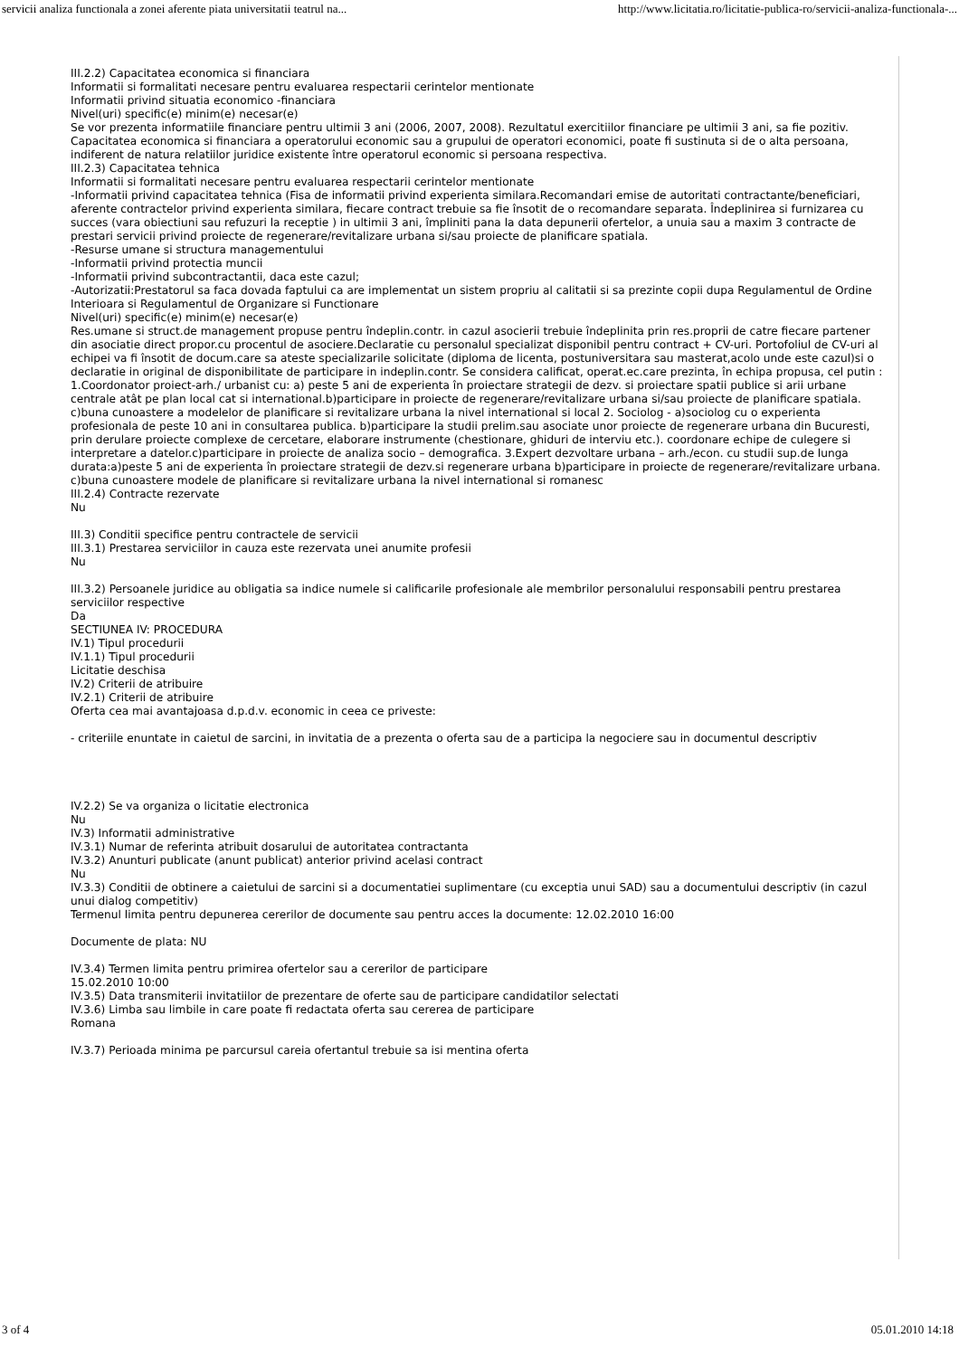servicii analiza functionala a zonei aferente piata universitatii teatrul na... http://www.licitatia.ro/licitatie-publica-ro/servicii-analiza-functionala-...
III.2.2) Capacitatea economica si financiara
Informatii si formalitati necesare pentru evaluarea respectarii cerintelor mentionate
Informatii privind situatia economico -financiara
Nivel(uri) specific(e) minim(e) necesar(e)
Se vor prezenta informatiile financiare pentru ultimii 3 ani (2006, 2007, 2008). Rezultatul exercitiilor financiare pe ultimii 3 ani, sa fie pozitiv. Capacitatea economica si financiara a operatorului economic sau a grupului de operatori economici, poate fi sustinuta si de o alta persoana, indiferent de natura relatiilor juridice existente între operatorul economic si persoana respectiva.
III.2.3) Capacitatea tehnica
Informatii si formalitati necesare pentru evaluarea respectarii cerintelor mentionate
-Informatii privind capacitatea tehnica (Fisa de informatii privind experienta similara.Recomandari emise de autoritati contractante/beneficiari, aferente contractelor privind experienta similara, fiecare contract trebuie sa fie însotit de o recomandare separata. Îndeplinirea si furnizarea cu succes (vara obiectiuni sau refuzuri la receptie ) in ultimii 3 ani, împliniti pana la data depunerii ofertelor, a unuia sau a maxim 3 contracte de prestari servicii privind proiecte de regenerare/revitalizare urbana si/sau proiecte de planificare spatiala.
-Resurse umane si structura managementului
-Informatii privind protectia muncii
-Informatii privind subcontractantii, daca este cazul;
-Autorizatii:Prestatorul sa faca dovada faptului ca are implementat un sistem propriu al calitatii si sa prezinte copii dupa Regulamentul de Ordine Interioara si Regulamentul de Organizare si Functionare
Nivel(uri) specific(e) minim(e) necesar(e)
Res.umane si struct.de management propuse pentru îndeplin.contr. in cazul asocierii trebuie îndeplinita prin res.proprii de catre fiecare partener din asociatie direct propor.cu procentul de asociere.Declaratie cu personalul specializat disponibil pentru contract + CV-uri. Portofoliul de CV-uri al echipei va fi însotit de docum.care sa ateste specializarile solicitate (diploma de licenta, postuniversitara sau masterat,acolo unde este cazul)si o declaratie in original de disponibilitate de participare in indeplin.contr. Se considera calificat, operat.ec.care prezinta, în echipa propusa, cel putin : 1.Coordonator proiect-arh./ urbanist cu: a) peste 5 ani de experienta în proiectare strategii de dezv. si proiectare spatii publice si arii urbane centrale atât pe plan local cat si international.b)participare in proiecte de regenerare/revitalizare urbana si/sau proiecte de planificare spatiala. c)buna cunoastere a modelelor de planificare si revitalizare urbana la nivel international si local 2. Sociolog - a)sociolog cu o experienta profesionala de peste 10 ani in consultarea publica. b)participare la studii prelim.sau asociate unor proiecte de regenerare urbana din Bucuresti, prin derulare proiecte complexe de cercetare, elaborare instrumente (chestionare, ghiduri de interviu etc.). coordonare echipe de culegere si interpretare a datelor.c)participare in proiecte de analiza socio – demografica. 3.Expert dezvoltare urbana – arh./econ. cu studii sup.de lunga durata:a)peste 5 ani de experienta în proiectare strategii de dezv.si regenerare urbana b)participare in proiecte de regenerare/revitalizare urbana. c)buna cunoastere modele de planificare si revitalizare urbana la nivel international si romanesc
III.2.4) Contracte rezervate
Nu
III.3) Conditii specifice pentru contractele de servicii
III.3.1) Prestarea serviciilor in cauza este rezervata unei anumite profesii
Nu
III.3.2) Persoanele juridice au obligatia sa indice numele si calificarile profesionale ale membrilor personalului responsabili pentru prestarea serviciilor respective
Da
SECTIUNEA IV: PROCEDURA
IV.1) Tipul procedurii
IV.1.1) Tipul procedurii
Licitatie deschisa
IV.2) Criterii de atribuire
IV.2.1) Criterii de atribuire
Oferta cea mai avantajoasa d.p.d.v. economic in ceea ce priveste:
- criteriile enuntate in caietul de sarcini, in invitatia de a prezenta o oferta sau de a participa la negociere sau in documentul descriptiv
IV.2.2) Se va organiza o licitatie electronica
Nu
IV.3) Informatii administrative
IV.3.1) Numar de referinta atribuit dosarului de autoritatea contractanta
IV.3.2) Anunturi publicate (anunt publicat) anterior privind acelasi contract
Nu
IV.3.3) Conditii de obtinere a caietului de sarcini si a documentatiei suplimentare (cu exceptia unui SAD) sau a documentului descriptiv (in cazul unui dialog competitiv)
Termenul limita pentru depunerea cererilor de documente sau pentru acces la documente: 12.02.2010 16:00
Documente de plata: NU
IV.3.4) Termen limita pentru primirea ofertelor sau a cererilor de participare
15.02.2010 10:00
IV.3.5) Data transmiterii invitatiilor de prezentare de oferte sau de participare candidatilor selectati
IV.3.6) Limba sau limbile in care poate fi redactata oferta sau cererea de participare
Romana
IV.3.7) Perioada minima pe parcursul careia ofertantul trebuie sa isi mentina oferta
3 of 4 05.01.2010 14:18